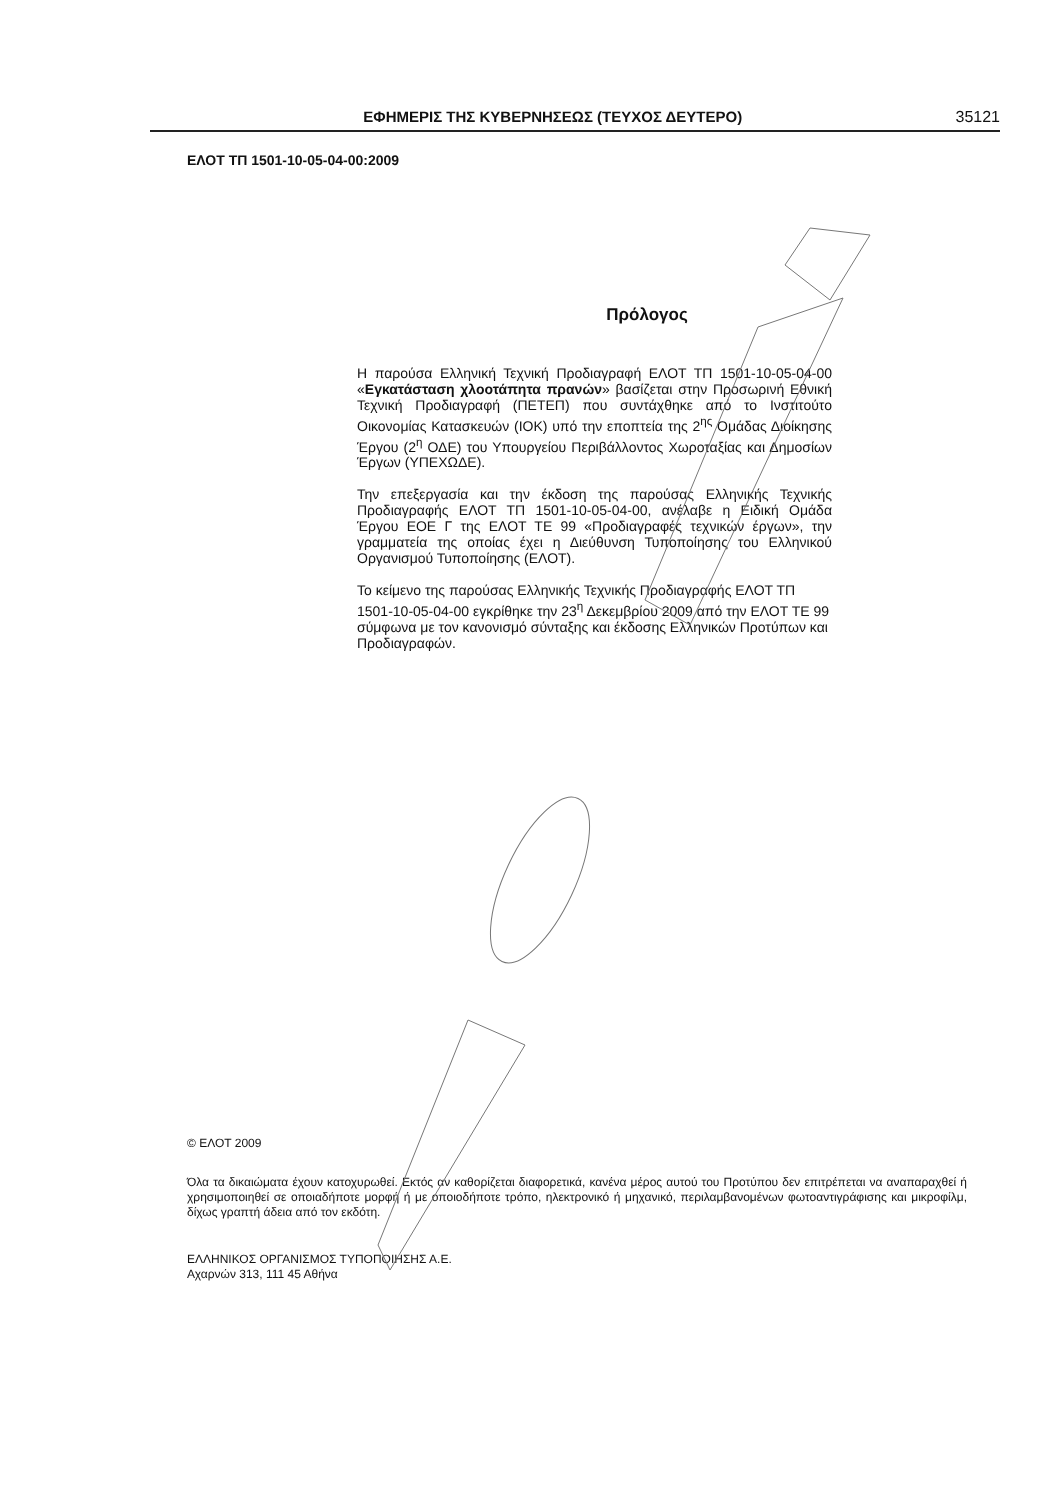ΕΦΗΜΕΡΙΣ ΤΗΣ ΚΥΒΕΡΝΗΣΕΩΣ (ΤΕΥΧΟΣ ΔΕΥΤΕΡΟ) 35121
ΕΛΟΤ ΤΠ 1501-10-05-04-00:2009
Πρόλογος
Η παρούσα Ελληνική Τεχνική Προδιαγραφή ΕΛΟΤ ΤΠ 1501-10-05-04-00 «Εγκατάσταση χλοοτάπητα πρανών» βασίζεται στην Προσωρινή Εθνική Τεχνική Προδιαγραφή (ΠΕΤΕΠ) που συντάχθηκε από το Ινστιτούτο Οικονομίας Κατασκευών (ΙΟΚ) υπό την εποπτεία της 2<sup>ης</sup> Ομάδας Διοίκησης Έργου (2<sup>η</sup> ΟΔΕ) του Υπουργείου Περιβάλλοντος Χωροταξίας και Δημοσίων Έργων (ΥΠΕΧΩΔΕ).
Την επεξεργασία και την έκδοση της παρούσας Ελληνικής Τεχνικής Προδιαγραφής ΕΛΟΤ ΤΠ 1501-10-05-04-00, ανέλαβε η Ειδική Ομάδα Έργου ΕΟΕ Γ της ΕΛΟΤ ΤΕ 99 «Προδιαγραφές τεχνικών έργων», την γραμματεία της οποίας έχει η Διεύθυνση Τυποποίησης του Ελληνικού Οργανισμού Τυποποίησης (ΕΛΟΤ).
Το κείμενο της παρούσας Ελληνικής Τεχνικής Προδιαγραφής ΕΛΟΤ ΤΠ 1501-10-05-04-00 εγκρίθηκε την 23<sup>η</sup> Δεκεμβρίου 2009 από την ΕΛΟΤ ΤΕ 99 σύμφωνα με τον κανονισμό σύνταξης και έκδοσης Ελληνικών Προτύπων και Προδιαγραφών.
© ΕΛΟΤ 2009
Όλα τα δικαιώματα έχουν κατοχυρωθεί. Εκτός αν καθορίζεται διαφορετικά, κανένα μέρος αυτού του Προτύπου δεν επιτρέπεται να αναπαραχθεί ή χρησιμοποιηθεί σε οποιαδήποτε μορφή ή με οποιοδήποτε τρόπο, ηλεκτρονικό ή μηχανικό, περιλαμβανομένων φωτοαντιγράφισης και μικροφίλμ, δίχως γραπτή άδεια από τον εκδότη.
ΕΛΛΗΝΙΚΟΣ ΟΡΓΑΝΙΣΜΟΣ ΤΥΠΟΠΟΙΗΣΗΣ Α.Ε.
Αχαρνών 313, 111 45 Αθήνα